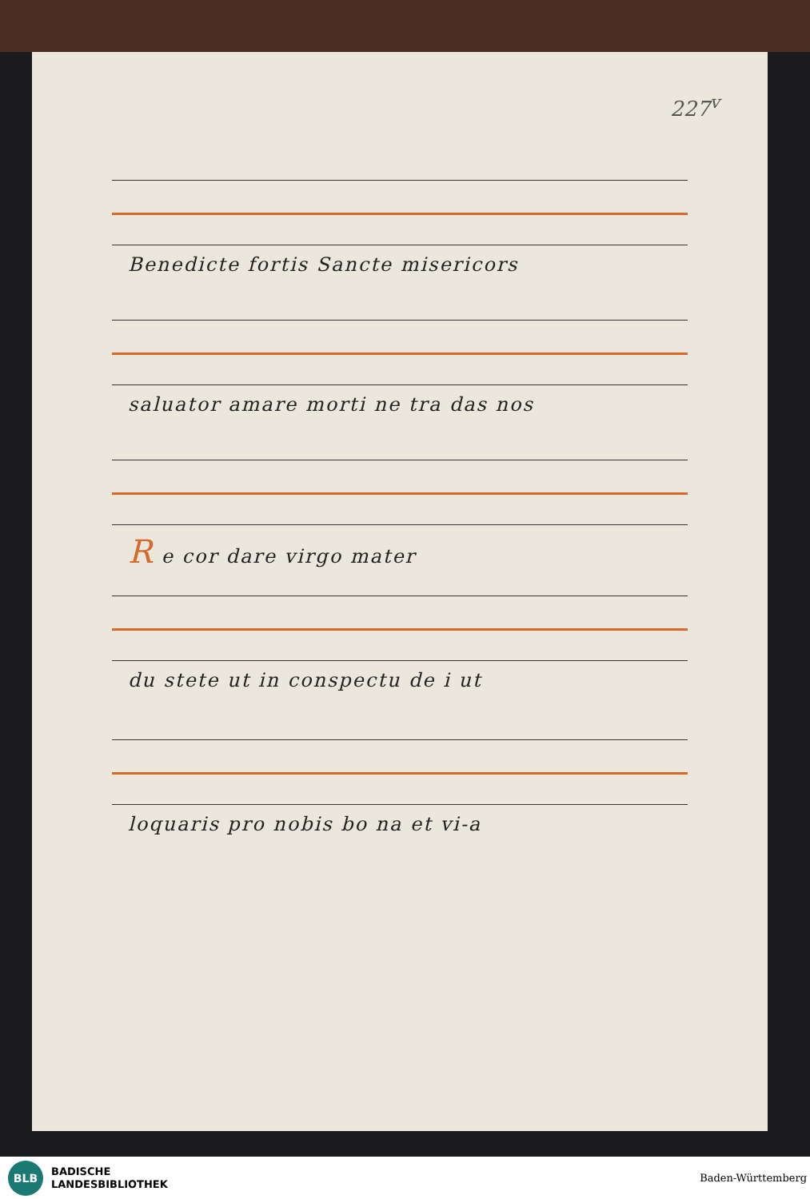227<sup>v</sup>
Benedicte fortis Sancte misericors
saluator amare morti ne tra das nos
R e cor dare virgo mater
du stete ut in conspectu de i ut
loquaris pro nobis bo na et vi-a
BLB
BADISCHE
LANDESBIBLIOTHEK
Baden-Württemberg